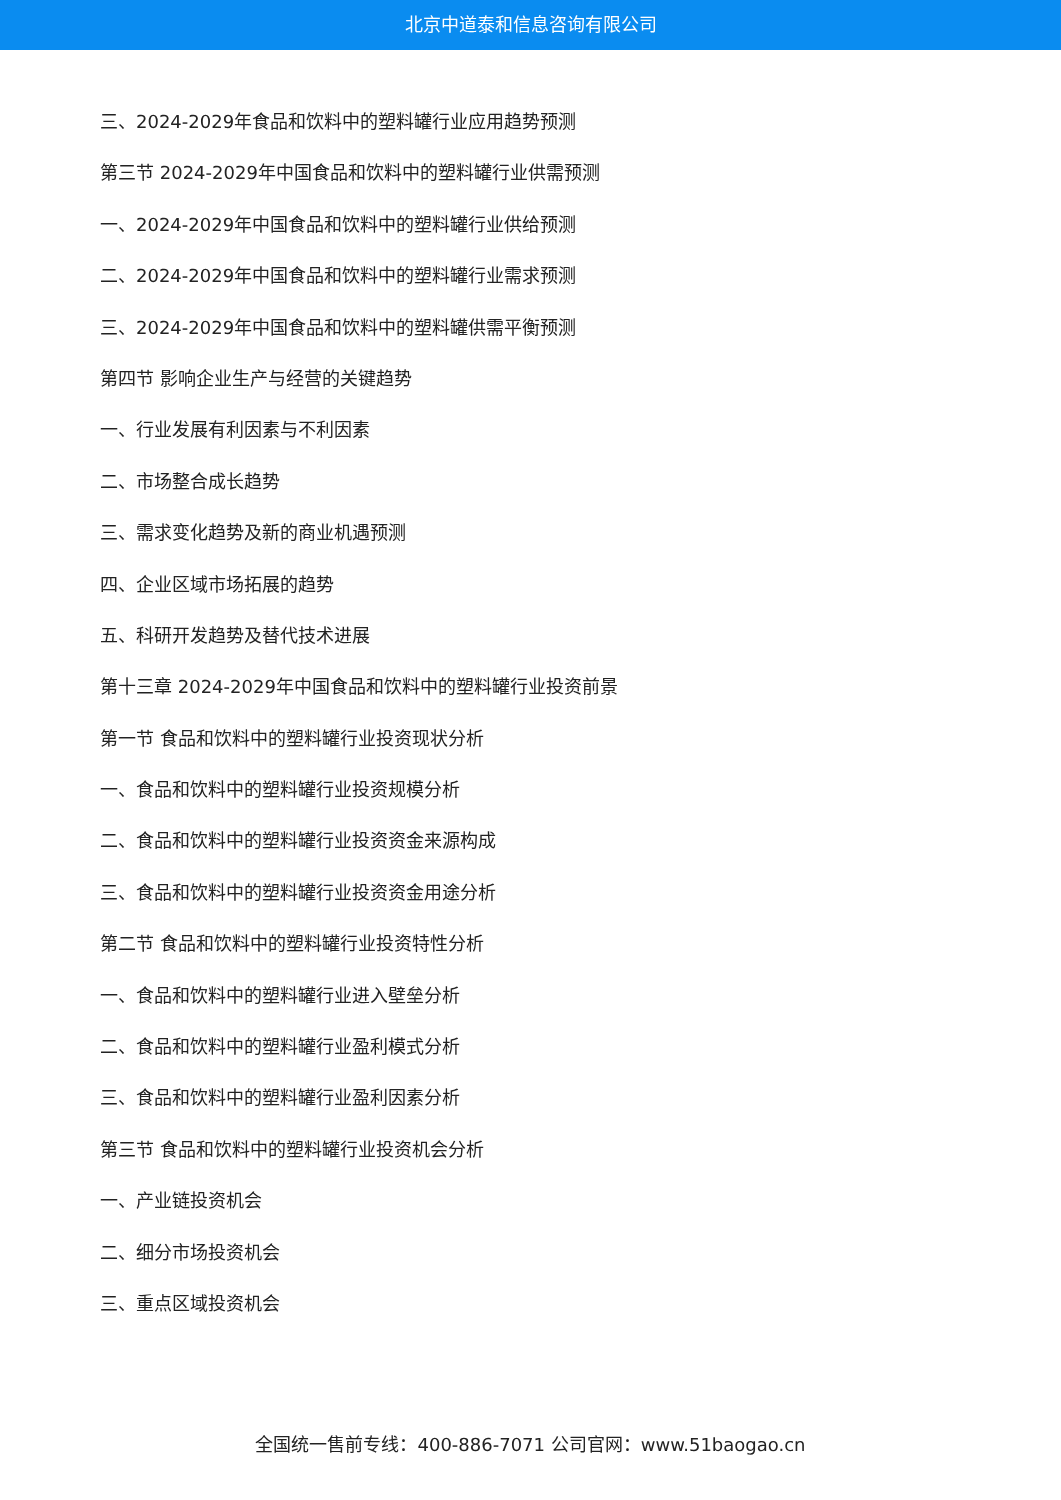北京中道泰和信息咨询有限公司
三、2024-2029年食品和饮料中的塑料罐行业应用趋势预测
第三节 2024-2029年中国食品和饮料中的塑料罐行业供需预测
一、2024-2029年中国食品和饮料中的塑料罐行业供给预测
二、2024-2029年中国食品和饮料中的塑料罐行业需求预测
三、2024-2029年中国食品和饮料中的塑料罐供需平衡预测
第四节 影响企业生产与经营的关键趋势
一、行业发展有利因素与不利因素
二、市场整合成长趋势
三、需求变化趋势及新的商业机遇预测
四、企业区域市场拓展的趋势
五、科研开发趋势及替代技术进展
第十三章 2024-2029年中国食品和饮料中的塑料罐行业投资前景
第一节 食品和饮料中的塑料罐行业投资现状分析
一、食品和饮料中的塑料罐行业投资规模分析
二、食品和饮料中的塑料罐行业投资资金来源构成
三、食品和饮料中的塑料罐行业投资资金用途分析
第二节 食品和饮料中的塑料罐行业投资特性分析
一、食品和饮料中的塑料罐行业进入壁垒分析
二、食品和饮料中的塑料罐行业盈利模式分析
三、食品和饮料中的塑料罐行业盈利因素分析
第三节 食品和饮料中的塑料罐行业投资机会分析
一、产业链投资机会
二、细分市场投资机会
三、重点区域投资机会
全国统一售前专线：400-886-7071 公司官网：www.51baogao.cn